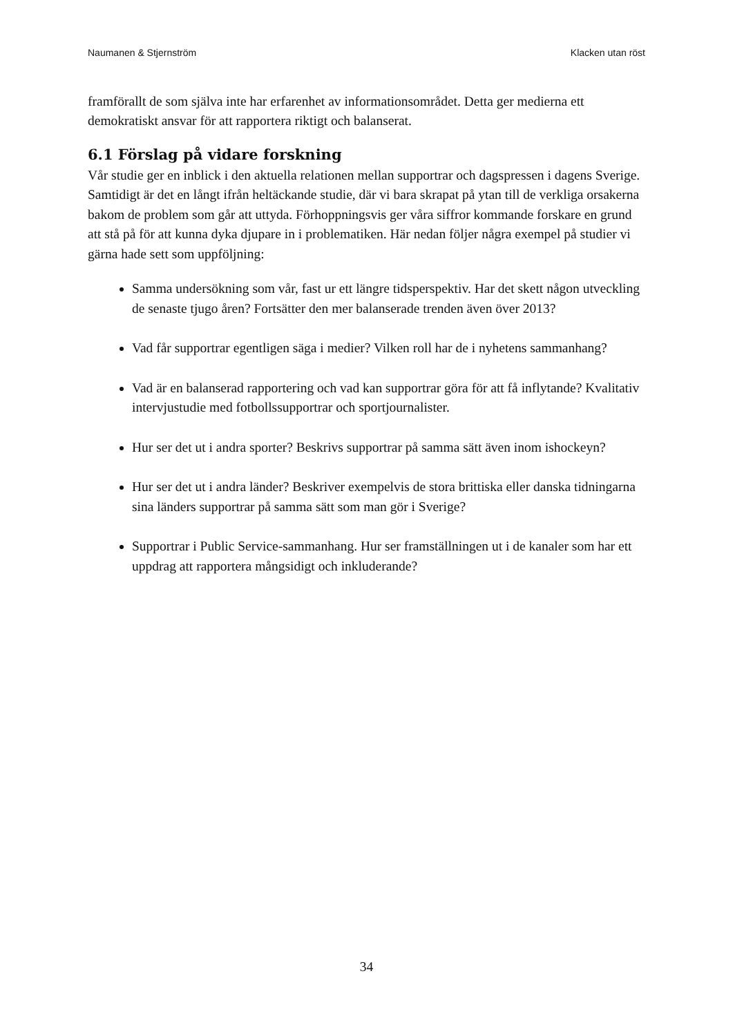Naumanen & Stjernström Klacken utan röst
framförallt de som själva inte har erfarenhet av informationsområdet. Detta ger medierna ett demokratiskt ansvar för att rapportera riktigt och balanserat.
6.1 Förslag på vidare forskning
Vår studie ger en inblick i den aktuella relationen mellan supportrar och dagspressen i dagens Sverige. Samtidigt är det en långt ifrån heltäckande studie, där vi bara skrapat på ytan till de verkliga orsakerna bakom de problem som går att uttyda. Förhoppningsvis ger våra siffror kommande forskare en grund att stå på för att kunna dyka djupare in i problematiken. Här nedan följer några exempel på studier vi gärna hade sett som uppföljning:
Samma undersökning som vår, fast ur ett längre tidsperspektiv. Har det skett någon utveckling de senaste tjugo åren? Fortsätter den mer balanserade trenden även över 2013?
Vad får supportrar egentligen säga i medier? Vilken roll har de i nyhetens sammanhang?
Vad är en balanserad rapportering och vad kan supportrar göra för att få inflytande? Kvalitativ intervjustudie med fotbollssupportrar och sportjournalister.
Hur ser det ut i andra sporter? Beskrivs supportrar på samma sätt även inom ishockeyn?
Hur ser det ut i andra länder? Beskriver exempelvis de stora brittiska eller danska tidningarna sina länders supportrar på samma sätt som man gör i Sverige?
Supportrar i Public Service-sammanhang. Hur ser framställningen ut i de kanaler som har ett uppdrag att rapportera mångsidigt och inkluderande?
34